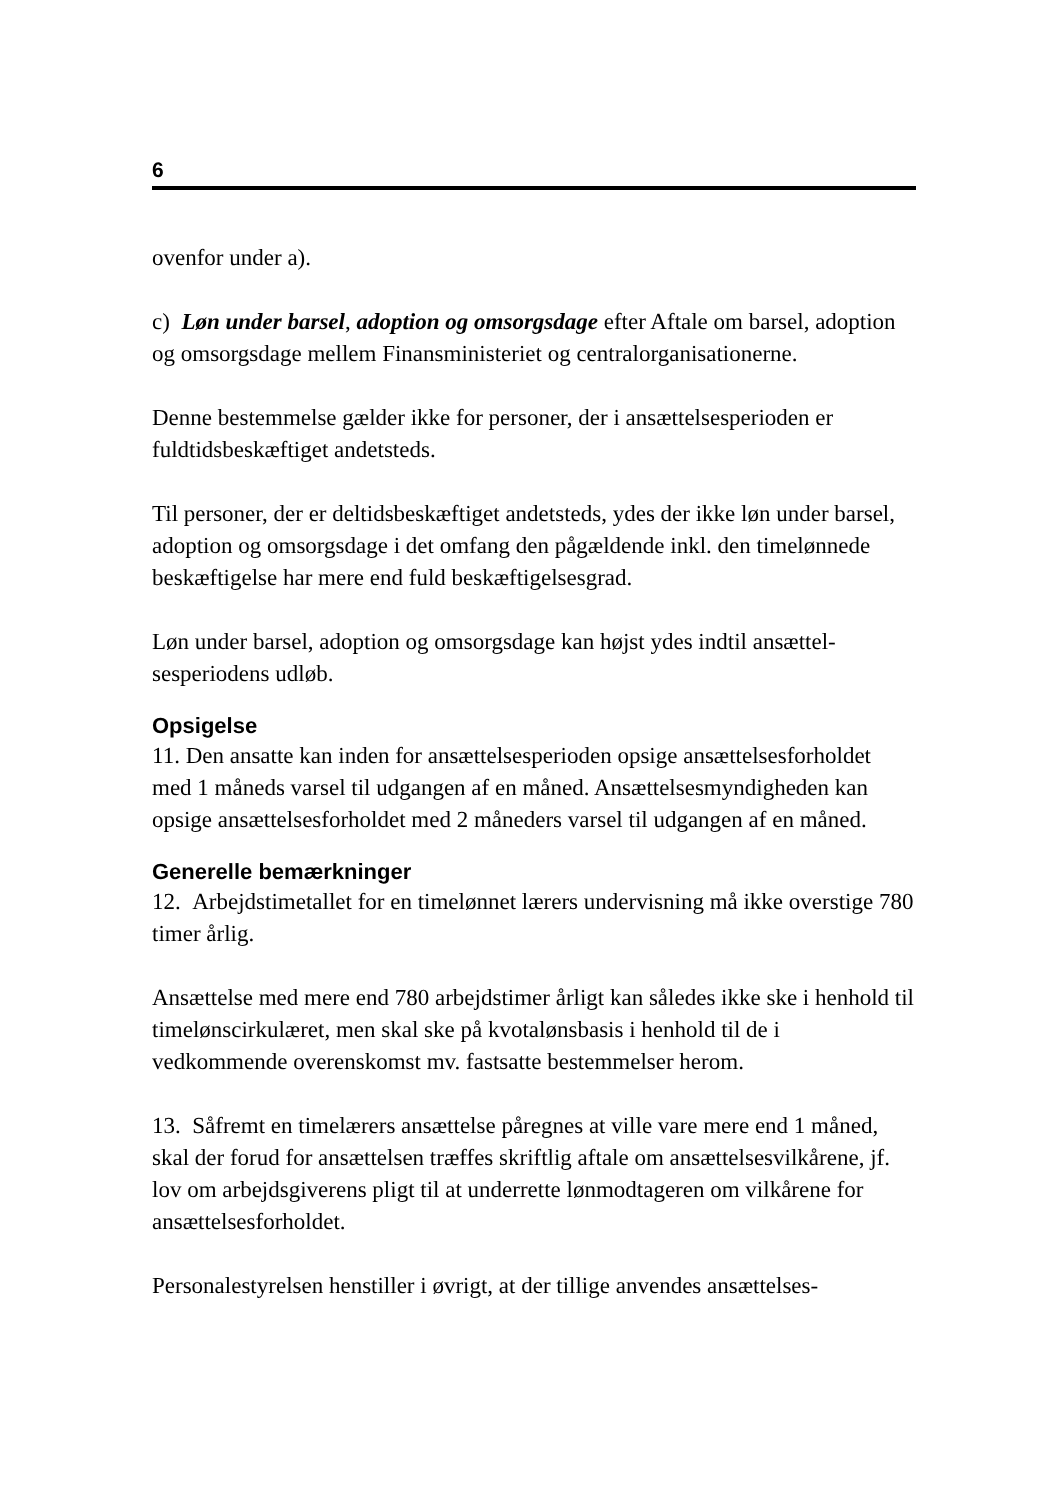6
ovenfor under a).
c) Løn under barsel, adoption og omsorgsdage efter Aftale om barsel, adoption og omsorgsdage mellem Finansministeriet og centralorganisatio­nerne.
Denne bestemmelse gælder ikke for personer, der i ansættelsesperioden er fuldtidsbeskæftiget andetsteds.
Til personer, der er deltidsbeskæftiget andetsteds, ydes der ikke løn under barsel, adoption og omsorgsdage i det omfang den pågældende inkl. den timelønnede beskæftigelse har mere end fuld beskæftigelsesgrad.
Løn under barsel, adoption og omsorgsdage kan højst ydes indtil ansættel­sesperiodens udløb.
Opsigelse
11. Den ansatte kan inden for ansættelsesperioden opsige ansættelsesforholdet med 1 måneds varsel til udgangen af en måned. Ansættelsesmyndigheden kan opsige ansættelsesforholdet med 2 måneders varsel til udgangen af en måned.
Generelle bemærkninger
12. Arbejdstimetallet for en timelønnet lærers undervisning må ikke over­stige 780 timer årlig.
Ansættelse med mere end 780 arbejdstimer årligt kan således ikke ske i henhold til timelønscirkulæret, men skal ske på kvotalønsbasis i henhold til de i vedkommende overenskomst mv. fastsatte bestemmelser herom.
13. Såfremt en timelærers ansættelse påregnes at ville vare mere end 1 må­ned, skal der forud for ansættelsen træffes skriftlig aftale om ansættel­sesvilkårene, jf. lov om arbejdsgiverens pligt til at underrette lønmodta­geren om vilkårene for ansættelsesforholdet.
Personalestyrelsen henstiller i øvrigt, at der tillige anvendes ansættelses-